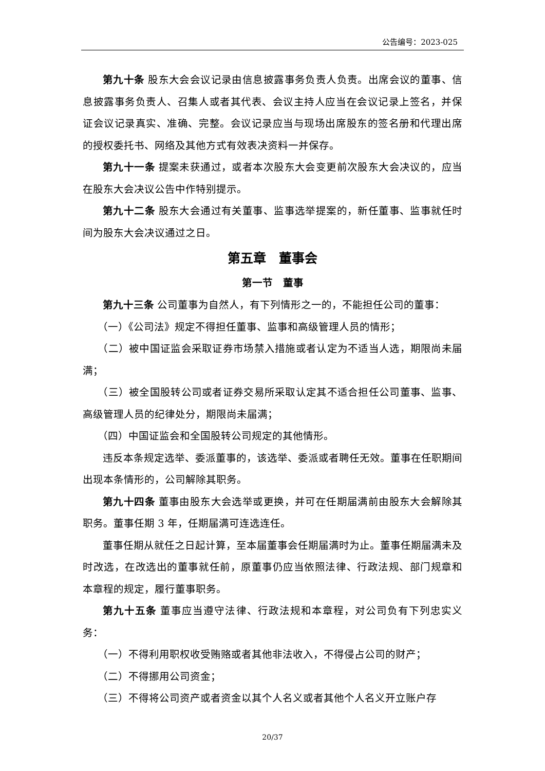公告编号：2023-025
第九十条 股东大会会议记录由信息披露事务负责人负责。出席会议的董事、信息披露事务负责人、召集人或者其代表、会议主持人应当在会议记录上签名，并保证会议记录真实、准确、完整。会议记录应当与现场出席股东的签名册和代理出席的授权委托书、网络及其他方式有效表决资料一并保存。
第九十一条 提案未获通过，或者本次股东大会变更前次股东大会决议的，应当在股东大会决议公告中作特别提示。
第九十二条 股东大会通过有关董事、监事选举提案的，新任董事、监事就任时间为股东大会决议通过之日。
第五章　董事会
第一节　董事
第九十三条 公司董事为自然人，有下列情形之一的，不能担任公司的董事：
（一）《公司法》规定不得担任董事、监事和高级管理人员的情形；
（二）被中国证监会采取证券市场禁入措施或者认定为不适当人选，期限尚未届满；
（三）被全国股转公司或者证券交易所采取认定其不适合担任公司董事、监事、高级管理人员的纪律处分，期限尚未届满；
（四）中国证监会和全国股转公司规定的其他情形。
违反本条规定选举、委派董事的，该选举、委派或者聘任无效。董事在任职期间出现本条情形的，公司解除其职务。
第九十四条 董事由股东大会选举或更换，并可在任期届满前由股东大会解除其职务。董事任期 3 年，任期届满可连选连任。
董事任期从就任之日起计算，至本届董事会任期届满时为止。董事任期届满未及时改选，在改选出的董事就任前，原董事仍应当依照法律、行政法规、部门规章和本章程的规定，履行董事职务。
第九十五条 董事应当遵守法律、行政法规和本章程，对公司负有下列忠实义务：
（一）不得利用职权收受贿赂或者其他非法收入，不得侵占公司的财产；
（二）不得挪用公司资金；
（三）不得将公司资产或者资金以其个人名义或者其他个人名义开立账户存
20/37